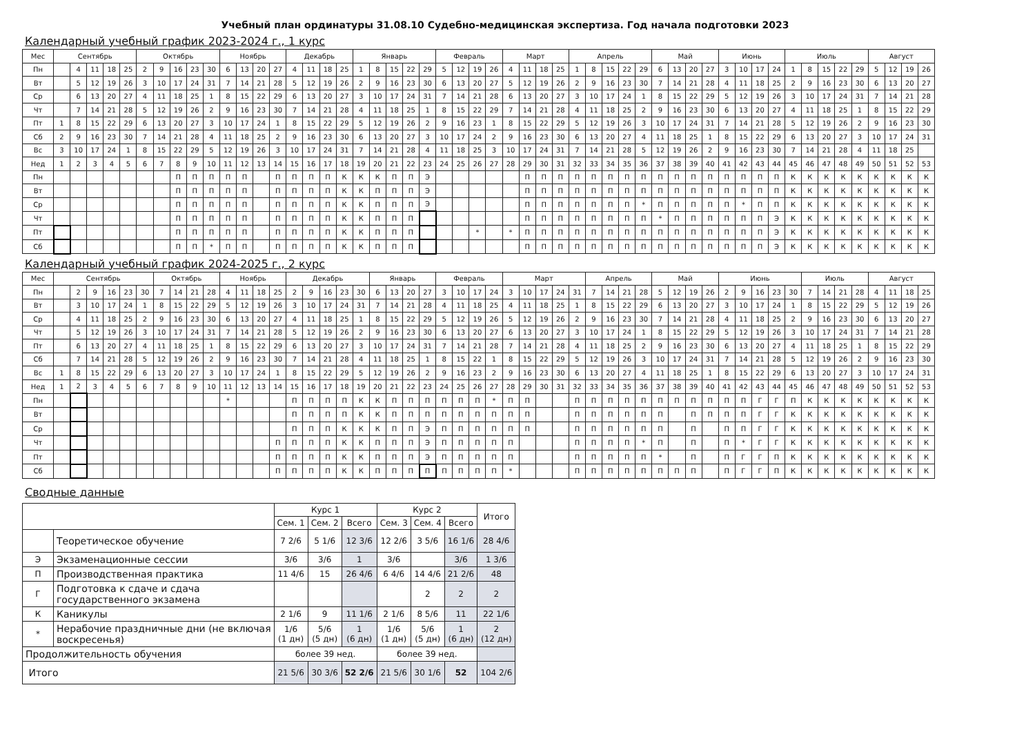Учебный план ординатуры 31.08.10 Судебно-медицинская экспертиза. Год начала подготовки 2023
Календарный учебный график 2023-2024 г., 1 курс
| Мес | Сентябрь | | | | | Октябрь | | | | | Ноябрь | | | | Декабрь | | | | Январь | | | | | Февраль | | | | Март | | | | Апрель | | | | | Май | | | | Июнь | | | | Июль | | | | | Август | | | |
| Пн | | 4 | 11 | 18 | 25 | 2 | 9 | 16 | 23 | 30 | 6 | 13 | 20 | 27 | 4 | 11 | 18 | 25 | 1 | 8 | 15 | 22 | 29 | 5 | 12 | 19 | 26 | 4 | 11 | 18 | 25 | 1 | 8 | 15 | 22 | 29 | 6 | 13 | 20 | 27 | 3 | 10 | 17 | 24 | 1 | 8 | 15 | 22 | 29 | 5 | 12 | 19 | 26 |
| Вт | | 5 | 12 | 19 | 26 | 3 | 10 | 17 | 24 | 31 | 7 | 14 | 21 | 28 | 5 | 12 | 19 | 26 | 2 | 9 | 16 | 23 | 30 | 6 | 13 | 20 | 27 | 5 | 12 | 19 | 26 | 2 | 9 | 16 | 23 | 30 | 7 | 14 | 21 | 28 | 4 | 11 | 18 | 25 | 2 | 9 | 16 | 23 | 30 | 6 | 13 | 20 | 27 |
| Ср | | 6 | 13 | 20 | 27 | 4 | 11 | 18 | 25 | 1 | 8 | 15 | 22 | 29 | 6 | 13 | 20 | 27 | 3 | 10 | 17 | 24 | 31 | 7 | 14 | 21 | 28 | 6 | 13 | 20 | 27 | 3 | 10 | 17 | 24 | 1 | 8 | 15 | 22 | 29 | 5 | 12 | 19 | 26 | 3 | 10 | 17 | 24 | 31 | 7 | 14 | 21 | 28 |
| Чт | | 7 | 14 | 21 | 28 | 5 | 12 | 19 | 26 | 2 | 9 | 16 | 23 | 30 | 7 | 14 | 21 | 28 | 4 | 11 | 18 | 25 | 1 | 8 | 15 | 22 | 29 | 7 | 14 | 21 | 28 | 4 | 11 | 18 | 25 | 2 | 9 | 16 | 23 | 30 | 6 | 13 | 20 | 27 | 4 | 11 | 18 | 25 | 1 | 8 | 15 | 22 | 29 |
| Пт | 1 | 8 | 15 | 22 | 29 | 6 | 13 | 20 | 27 | 3 | 10 | 17 | 24 | 1 | 8 | 15 | 22 | 29 | 5 | 12 | 19 | 26 | 2 | 9 | 16 | 23 | 1 | 8 | 15 | 22 | 29 | 5 | 12 | 19 | 26 | 3 | 10 | 17 | 24 | 31 | 7 | 14 | 21 | 28 | 5 | 12 | 19 | 26 | 2 | 9 | 16 | 23 | 30 |
| Сб | 2 | 9 | 16 | 23 | 30 | 7 | 14 | 21 | 28 | 4 | 11 | 18 | 25 | 2 | 9 | 16 | 23 | 30 | 6 | 13 | 20 | 27 | 3 | 10 | 17 | 24 | 2 | 9 | 16 | 23 | 30 | 6 | 13 | 20 | 27 | 4 | 11 | 18 | 25 | 1 | 8 | 15 | 22 | 29 | 6 | 13 | 20 | 27 | 3 | 10 | 17 | 24 | 31 |
| Вс | 3 | 10 | 17 | 24 | 1 | 8 | 15 | 22 | 29 | 5 | 12 | 19 | 26 | 3 | 10 | 17 | 24 | 31 | 7 | 14 | 21 | 28 | 4 | 11 | 18 | 25 | 3 | 10 | 17 | 24 | 31 | 7 | 14 | 21 | 28 | 5 | 12 | 19 | 26 | 2 | 9 | 16 | 23 | 30 | 7 | 14 | 21 | 28 | 4 | 11 | 18 | 25 | |
| Нед | 1 | 2 | 3 | 4 | 5 | 6 | 7 | 8 | 9 | 10 | 11 | 12 | 13 | 14 | 15 | 16 | 17 | 18 | 19 | 20 | 21 | 22 | 23 | 24 | 25 | 26 | 27 | 28 | 29 | 30 | 31 | 32 | 33 | 34 | 35 | 36 | 37 | 38 | 39 | 40 | 41 | 42 | 43 | 44 | 45 | 46 | 47 | 48 | 49 | 50 | 51 | 52 | 53 |
| Пн | | | | | | | | П | П | П | П | П | | П | П | П | П | К | К | К | П | П | Э | | | | | | П | П | П | П | П | П | П | П | П | П | П | П | П | П | П | П | К | К | К | К | К | К | К | К | К |
| Вт | | | | | | | | П | П | П | П | П | | П | П | П | П | К | К | П | П | П | Э | | | | | | П | П | П | П | П | П | П | П | П | П | П | П | П | П | П | П | К | К | К | К | К | К | К | К | К |
| Ср | | | | | | | | П | П | П | П | П | | П | П | П | П | К | К | П | П | П | Э | | | | | | П | П | П | П | П | П | П | * | П | П | П | П | П | * | П | П | К | К | К | К | К | К | К | К | К |
| Чт | | | | | | | | П | П | П | П | П | | П | П | П | П | К | К | П | П | П | | | | | | | П | П | П | П | П | П | П | П | * | П | П | П | П | П | П | Э | К | К | К | К | К | К | К | К | К |
| Пт | | | | | | | | П | П | П | П | П | | П | П | П | П | К | К | П | П | П | | | | * | | * | П | П | П | П | П | П | П | П | П | П | П | П | П | П | П | Э | К | К | К | К | К | К | К | К | К |
| Сб | | | | | | | | П | П | * | П | П | | П | П | П | П | К | К | П | П | П | | | | | | | П | П | П | П | П | П | П | П | П | П | П | П | П | П | П | Э | К | К | К | К | К | К | К | К | К |
Календарный учебный график 2024-2025 г., 2 курс
| Мес | Сентябрь | | | | | | Октябрь | | | | Ноябрь | | | | Декабрь | | | | | Январь | | | | Февраль | | | | Март | | | | | Апрель | | | | Май | | | | Июнь | | | | | Июль | | | | Август | | | |
| Пн | | 2 | 9 | 16 | 23 | 30 | 7 | 14 | 21 | 28 | 4 | 11 | 18 | 25 | 2 | 9 | 16 | 23 | 30 | 6 | 13 | 20 | 27 | 3 | 10 | 17 | 24 | 3 | 10 | 17 | 24 | 31 | 7 | 14 | 21 | 28 | 5 | 12 | 19 | 26 | 2 | 9 | 16 | 23 | 30 | 7 | 14 | 21 | 28 | 4 | 11 | 18 | 25 |
| Вт | | 3 | 10 | 17 | 24 | 1 | 8 | 15 | 22 | 29 | 5 | 12 | 19 | 26 | 3 | 10 | 17 | 24 | 31 | 7 | 14 | 21 | 28 | 4 | 11 | 18 | 25 | 4 | 11 | 18 | 25 | 1 | 8 | 15 | 22 | 29 | 6 | 13 | 20 | 27 | 3 | 10 | 17 | 24 | 1 | 8 | 15 | 22 | 29 | 5 | 12 | 19 | 26 |
| Ср | | 4 | 11 | 18 | 25 | 2 | 9 | 16 | 23 | 30 | 6 | 13 | 20 | 27 | 4 | 11 | 18 | 25 | 1 | 8 | 15 | 22 | 29 | 5 | 12 | 19 | 26 | 5 | 12 | 19 | 26 | 2 | 9 | 16 | 23 | 30 | 7 | 14 | 21 | 28 | 4 | 11 | 18 | 25 | 2 | 9 | 16 | 23 | 30 | 6 | 13 | 20 | 27 |
| Чт | | 5 | 12 | 19 | 26 | 3 | 10 | 17 | 24 | 31 | 7 | 14 | 21 | 28 | 5 | 12 | 19 | 26 | 2 | 9 | 16 | 23 | 30 | 6 | 13 | 20 | 27 | 6 | 13 | 20 | 27 | 3 | 10 | 17 | 24 | 1 | 8 | 15 | 22 | 29 | 5 | 12 | 19 | 26 | 3 | 10 | 17 | 24 | 31 | 7 | 14 | 21 | 28 |
| Пт | | 6 | 13 | 20 | 27 | 4 | 11 | 18 | 25 | 1 | 8 | 15 | 22 | 29 | 6 | 13 | 20 | 27 | 3 | 10 | 17 | 24 | 31 | 7 | 14 | 21 | 28 | 7 | 14 | 21 | 28 | 4 | 11 | 18 | 25 | 2 | 9 | 16 | 23 | 30 | 6 | 13 | 20 | 27 | 4 | 11 | 18 | 25 | 1 | 8 | 15 | 22 | 29 |
| Сб | | 7 | 14 | 21 | 28 | 5 | 12 | 19 | 26 | 2 | 9 | 16 | 23 | 30 | 7 | 14 | 21 | 28 | 4 | 11 | 18 | 25 | 1 | 8 | 15 | 22 | 1 | 8 | 15 | 22 | 29 | 5 | 12 | 19 | 26 | 3 | 10 | 17 | 24 | 31 | 7 | 14 | 21 | 28 | 5 | 12 | 19 | 26 | 2 | 9 | 16 | 23 | 30 |
| Вс | 1 | 8 | 15 | 22 | 29 | 6 | 13 | 20 | 27 | 3 | 10 | 17 | 24 | 1 | 8 | 15 | 22 | 29 | 5 | 12 | 19 | 26 | 2 | 9 | 16 | 23 | 2 | 9 | 16 | 23 | 30 | 6 | 13 | 20 | 27 | 4 | 11 | 18 | 25 | 1 | 8 | 15 | 22 | 29 | 6 | 13 | 20 | 27 | 3 | 10 | 17 | 24 | 31 |
| Нед | 1 | 2 | 3 | 4 | 5 | 6 | 7 | 8 | 9 | 10 | 11 | 12 | 13 | 14 | 15 | 16 | 17 | 18 | 19 | 20 | 21 | 22 | 23 | 24 | 25 | 26 | 27 | 28 | 29 | 30 | 31 | 32 | 33 | 34 | 35 | 36 | 37 | 38 | 39 | 40 | 41 | 42 | 43 | 44 | 45 | 46 | 47 | 48 | 49 | 50 | 51 | 52 | 53 |
| Пн | | | | | | | | | | | * | | | | П | П | П | П | К | К | П | П | П | П | П | П | * | П | П | | | П | П | П | П | П | П | П | П | П | П | П | Г | Г | П | К | К | К | К | К | К | К | К |
| Вт | | | | | | | | | | | | | | | П | П | П | П | К | К | П | П | П | П | П | П | П | П | П | | | П | П | П | П | П | П | | П | П | П | П | Г | Г | К | К | К | К | К | К | К | К | К |
| Ср | | | | | | | | | | | | | | | П | П | П | К | К | К | П | П | Э | П | П | П | П | П | П | | | П | П | П | П | П | П | | П | | П | П | Г | Г | К | К | К | К | К | К | К | К | К |
| Чт | | | | | | | | | | | | | | П | П | П | П | К | К | П | П | П | Э | П | П | П | П | П | | | | П | П | П | П | * | П | | П | | П | * | Г | Г | К | К | К | К | К | К | К | К | К |
| Пт | | | | | | | | | | | | | | П | П | П | П | К | К | П | П | П | Э | П | П | П | П | П | | | | П | П | П | П | П | * | | П | | П | Г | Г | П | К | К | К | К | К | К | К | К | К |
| Сб | | | | | | | | | | | | | | П | П | П | П | К | К | П | П | П | П | П | П | П | П | * | | | | П | П | П | П | П | П | П | П | | П | Г | Г | П | К | К | К | К | К | К | К | К | К |
Сводные данные
| | | Курс 1 | | | Курс 2 | | | Итого |
| | | Сем. 1 | Сем. 2 | Всего | Сем. 3 | Сем. 4 | Всего | |
| | Теоретическое обучение | 7 2/6 | 5 1/6 | 12 3/6 | 12 2/6 | 3 5/6 | 16 1/6 | 28 4/6 |
| Э | Экзаменационные сессии | 3/6 | 3/6 | 1 | 3/6 | | 3/6 | 1 3/6 |
| П | Производственная практика | 11 4/6 | 15 | 26 4/6 | 6 4/6 | 14 4/6 | 21 2/6 | 48 |
| Г | Подготовка к сдаче и сдача государственного экзамена | | | | | 2 | 2 | 2 |
| К | Каникулы | 2 1/6 | 9 | 11 1/6 | 2 1/6 | 8 5/6 | 11 | 22 1/6 |
| * | Нерабочие праздничные дни (не включая воскресенья) | 1/6 (1 дн) | 5/6 (5 дн) | 1 (6 дн) | 1/6 (1 дн) | 5/6 (5 дн) | 1 (6 дн) | 2 (12 дн) |
| Продолжительность обучения | | более 39 нед. | | | более 39 нед. | | | |
| Итого | | 21 5/6 | 30 3/6 | 52 2/6 | 21 5/6 | 30 1/6 | 52 | 104 2/6 |